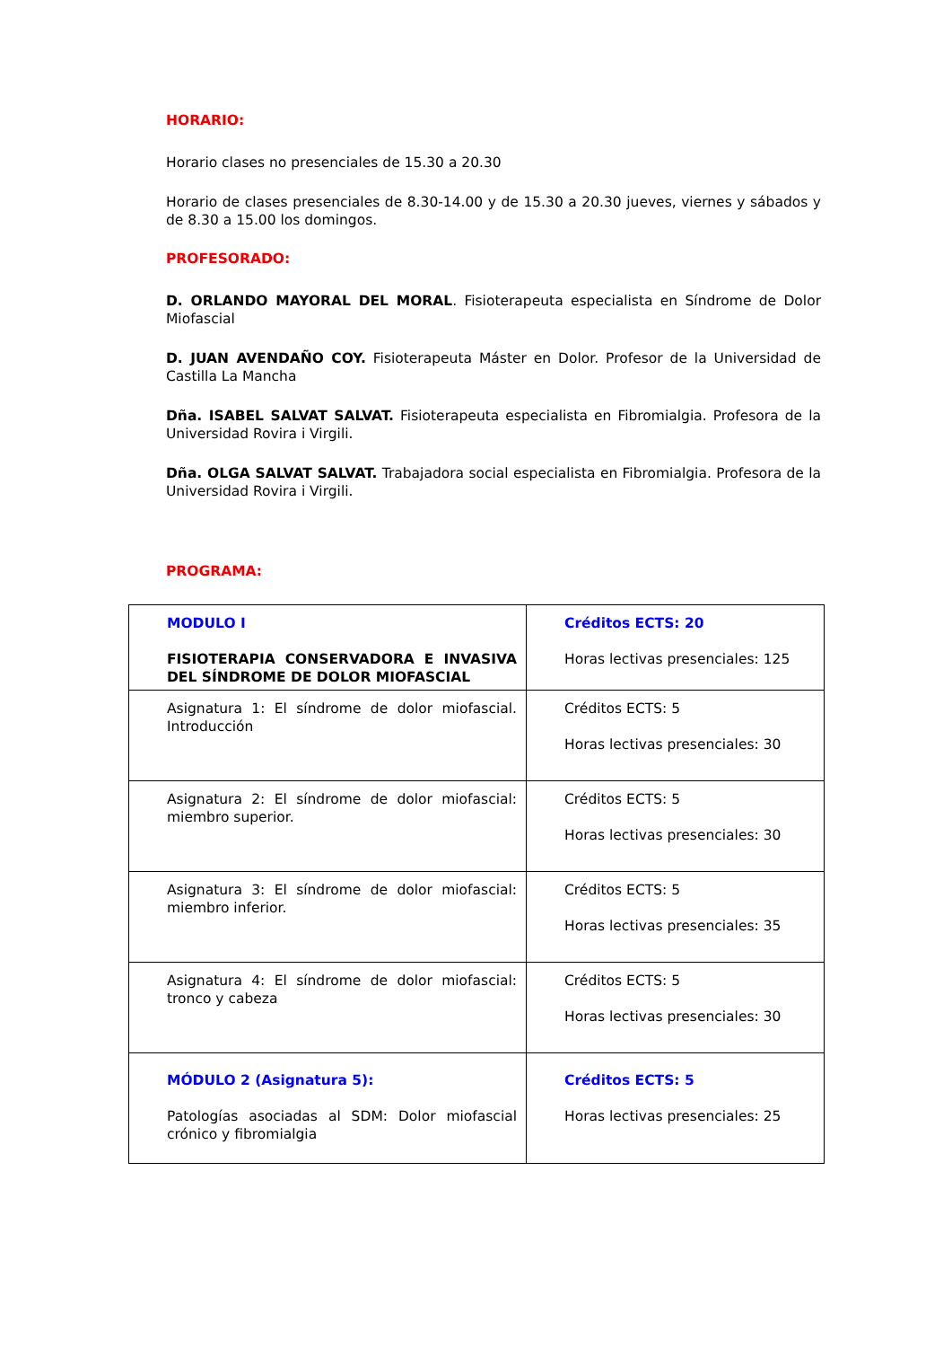HORARIO:
Horario clases no presenciales de 15.30 a 20.30
Horario de clases presenciales de 8.30-14.00 y de 15.30 a 20.30 jueves, viernes y sábados y de 8.30 a 15.00 los domingos.
PROFESORADO:
D. ORLANDO MAYORAL DEL MORAL. Fisioterapeuta especialista en Síndrome de Dolor Miofascial
D. JUAN AVENDAÑO COY. Fisioterapeuta Máster en Dolor. Profesor de la Universidad de Castilla La Mancha
Dña. ISABEL SALVAT SALVAT. Fisioterapeuta especialista en Fibromialgia. Profesora de la Universidad Rovira i Virgili.
Dña. OLGA SALVAT SALVAT. Trabajadora social especialista en Fibromialgia. Profesora de la Universidad Rovira i Virgili.
PROGRAMA:
| MODULO I FISIOTERAPIA CONSERVADORA E INVASIVA DEL SÍNDROME DE DOLOR MIOFASCIAL | Créditos ECTS: 20 Horas lectivas presenciales: 125 |
| Asignatura 1: El síndrome de dolor miofascial. Introducción | Créditos ECTS: 5 Horas lectivas presenciales: 30 |
| Asignatura 2: El síndrome de dolor miofascial: miembro superior. | Créditos ECTS: 5 Horas lectivas presenciales: 30 |
| Asignatura 3: El síndrome de dolor miofascial: miembro inferior. | Créditos ECTS: 5 Horas lectivas presenciales: 35 |
| Asignatura 4: El síndrome de dolor miofascial: tronco y cabeza | Créditos ECTS: 5 Horas lectivas presenciales: 30 |
| MÓDULO 2 (Asignatura 5): Patologías asociadas al SDM: Dolor miofascial crónico y fibromialgia | Créditos ECTS: 5 Horas lectivas presenciales: 25 |